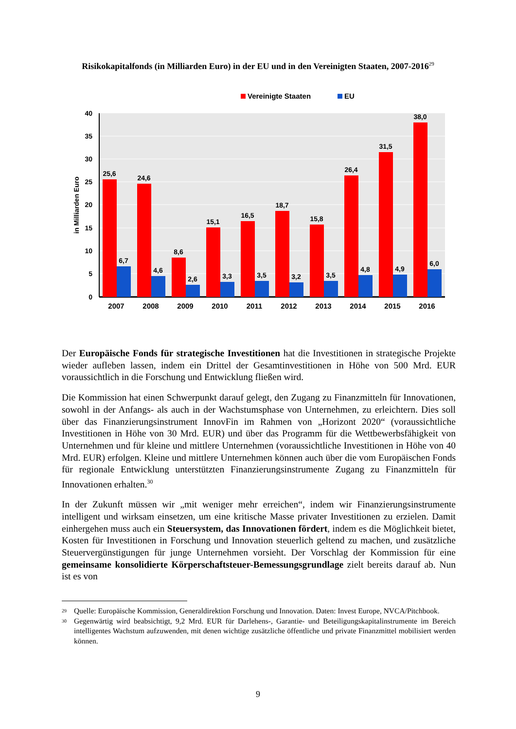Risikokapitalfonds (in Milliarden Euro) in der EU und in den Vereinigten Staaten, 2007-2016<sup>29</sup>
Vereinigte Staaten
EU
40
35
30
25
20
15
10
5
0
in Milliarden Euro
25,6
24,6
8,6
15,1
16,5
18,7
15,8
26,4
31,5
38,0
6,7
4,6
2,6
3,3
3,5
3,2
3,5
4,8
4,9
6,0
2007
2008
2009
2010
2011
2012
2013
2014
2015
2016
Der Europäische Fonds für strategische Investitionen hat die Investitionen in strategische Projekte wieder aufleben lassen, indem ein Drittel der Gesamtinvestitionen in Höhe von 500 Mrd. EUR voraussichtlich in die Forschung und Entwicklung fließen wird.
Die Kommission hat einen Schwerpunkt darauf gelegt, den Zugang zu Finanzmitteln für Innovationen, sowohl in der Anfangs- als auch in der Wachstumsphase von Unternehmen, zu erleichtern. Dies soll über das Finanzierungsinstrument InnovFin im Rahmen von „Horizont 2020“ (voraussichtliche Investitionen in Höhe von 30 Mrd. EUR) und über das Programm für die Wettbewerbsfähigkeit von Unternehmen und für kleine und mittlere Unternehmen (voraussichtliche Investitionen in Höhe von 40 Mrd. EUR) erfolgen. Kleine und mittlere Unternehmen können auch über die vom Europäischen Fonds für regionale Entwicklung unterstützten Finanzierungsinstrumente Zugang zu Finanzmitteln für Innovationen erhalten.<sup>30</sup>
In der Zukunft müssen wir „mit weniger mehr erreichen“, indem wir Finanzierungsinstrumente intelligent und wirksam einsetzen, um eine kritische Masse privater Investitionen zu erzielen. Damit einhergehen muss auch ein Steuersystem, das Innovationen fördert, indem es die Möglichkeit bietet, Kosten für Investitionen in Forschung und Innovation steuerlich geltend zu machen, und zusätzliche Steuervergünstigungen für junge Unternehmen vorsieht. Der Vorschlag der Kommission für eine gemeinsame konsolidierte Körperschaftsteuer-Bemessungsgrundlage zielt bereits darauf ab. Nun ist es von
<sup>29</sup> Quelle: Europäische Kommission, Generaldirektion Forschung und Innovation. Daten: Invest Europe, NVCA/Pitchbook.
<sup>30</sup> Gegenwärtig wird beabsichtigt, 9,2 Mrd. EUR für Darlehens-, Garantie- und Beteiligungskapitalinstrumente im Bereich intelligentes Wachstum aufzuwenden, mit denen wichtige zusätzliche öffentliche und private Finanzmittel mobilisiert werden können.
9